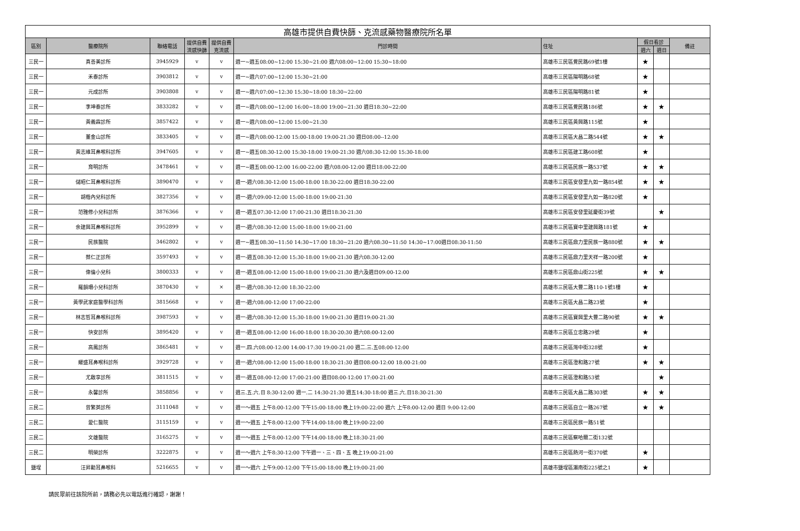| 高雄市提供自費快篩、克流感藥物醫療院所名單 | | | | | | | | | |
| --- | --- | --- | --- | --- | --- | --- | --- | --- | --- |
| 區別 | 醫療院所 | 聯絡電話 | 提供自費流感快篩 | 提供自費克流感 | 門診時間 | 住址 | 假日看診 | | 備註 |
| | | | | | | | 週六 | 週日 | |
| 三民一 | 真善美診所 | 3945929 | v | v | 週一~週五08:00~12:00 15:30~21:00 週六08:00~12:00 15:30~18:00 | 高雄市三民區覺民路69號1樓 | ★ | | |
| 三民一 | 禾泰診所 | 3903812 | v | v | 週一~週六07:00~12:00 15:30~21:00 | 高雄市三民區陽明路68號 | ★ | | |
| 三民一 | 元成診所 | 3903808 | v | v | 週一~週六07:00~12:30 15:30~18:00 18:30~22:00 | 高雄市三民區陽明路81號 | ★ | | |
| 三民一 | 李坤泰診所 | 3833282 | v | v | 週一~週六08:00~12:00 16:00~18:00 19:00~21:30 週日18:30~22:00 | 高雄市三民區覺民路186號 | ★ | ★ | |
| 三民一 | 黃義霖診所 | 3857422 | v | v | 週一~週六08:00~12:00 15:00~21:30 | 高雄市三民區黃興路115號 | ★ | | |
| 三民一 | 董金山診所 | 3833405 | v | v | 週一~週六08:00-12:00 15:00-18:00 19:00-21:30 週日08:00--12:00 | 高雄市三民區大昌二路544號 | ★ | ★ | |
| 三民一 | 黃志維耳鼻喉科診所 | 3947605 | v | v | 週一~週五08:30-12:00 15:30-18:00 19:00-21:30 週六08:30-12:00 15:30-18:00 | 高雄市三民區建工路608號 | ★ | | |
| 三民一 | 育明診所 | 3478461 | v | v | 週一~週五08:00-12:00 16:00-22:00 週六08:00-12:00 週日18:00-22:00 | 高雄市三民區民族一路537號 | ★ | ★ | |
| 三民一 | 儲昭仁耳鼻喉科診所 | 3890470 | v | v | 週一-週六08:30-12:00 15:00-18:00 18:30-22:00 週日18:30-22:00 | 高雄市三民區安發里九如一路854號 | ★ | ★ | |
| 三民一 | 胡楷內兒科診所 | 3827356 | v | v | 週一-週六09:00-12:00 15:00-18:00 19:00-21:30 | 高雄市三民區安發里九如一路820號 | ★ | | |
| 三民一 | 范雅修小兒科診所 | 3876366 | v | v | 週一-週五07:30-12:00 17:00-21:30 週日18:30-21:30 | 高雄市三民區安發里延慶街39號 | | ★ | |
| 三民一 | 余建興耳鼻喉科診所 | 3952899 | v | v | 週一-週六08:30-12:00 15:00-18:00 19:00-21:00 | 高雄市三民區寶中里建興路181號 | ★ | | |
| 三民一 | 民族醫院 | 3462802 | v | v | 週一~週五08:30~11:50 14:30~17:00 18:30~21:20 週六08:30~11:50 14:30~17:00週日08:30-11:50 | 高雄市三民區鼎力里民族一路880號 | ★ | ★ | |
| 三民一 | 蔡仁正診所 | 3597493 | v | v | 週一-週五08:30-12:00 15:30-18:00 19:00-21:30 週六08:30-12:00 | 高雄市三民區鼎力里天祥一路200號 | ★ | | |
| 三民一 | 偉倫小兒科 | 3800333 | v | v | 週一-週五08:00-12:00 15:00-18:00 19:00-21:30 週六及週日09:00-12:00 | 高雄市三民區鼎山街225號 | ★ | ★ | |
| 三民一 | 羅韻珊小兒科診所 | 3870430 | v | × | 週一-週六08:30-12:00 18:30-22:00 | 高雄市三民區大豐二路110-1號1樓 | ★ | | |
| 三民一 | 黃學武家庭醫學科診所 | 3815668 | v | v | 週一-週六08:00-12:00 17:00-22:00 | 高雄市三民區大昌二路23號 | ★ | | |
| 三民一 | 林志哲耳鼻喉科診所 | 3987593 | v | v | 週一-週六08:30-12:00 15:30-18:00 19:00-21:30 週日19:00-21:30 | 高雄市三民區寶興里大豐二路90號 | ★ | ★ | |
| 三民一 | 快安診所 | 3895420 | v | v | 週一-週五08:00-12:00 16:00-18:00 18:30-20:30 週六08:00-12:00 | 高雄市三民區立忠路29號 | ★ | | |
| 三民一 | 高鳳診所 | 3865481 | v | v | 週一.四.六08:00-12:00 14:00-17:30 19:00-21:00 週二.三.五08:00-12:00 | 高雄市三民區灣中街328號 | ★ | | |
| 三民一 | 耀盛耳鼻喉科診所 | 3929728 | v | v | 週一-週六08:00-12:00 15:00-18:00 18:30-21:30 週日08:00-12:00 18:00-21:00 | 高雄市三民區澄和路27號 | ★ | ★ | |
| 三民一 | 尤啟享診所 | 3811515 | v | v | 週一-週五08:00-12:00 17:00-21:00 週日08:00-12:00 17:00-21:00 | 高雄市三民區澄和路53號 | | ★ | |
| 三民一 | 永馨診所 | 3858856 | v | v | 週三.五.六.日 8:30-12:00 週一.二 14:30-21:30 週五14:30-18:00 週三.六.日18:30-21:30 | 高雄市三民區大昌二路303號 | ★ | ★ | |
| 三民二 | 曾繁英診所 | 3111048 | v | v | 週一～週五 上午8:00-12:00 下午15:00-18:00 晚上19:00-22:00 週六 上午8:00-12:00 週日 9:00-12:00 | 高雄市三民區自立一路267號 | ★ | ★ | |
| 三民二 | 愛仁醫院 | 3115159 | v | v | 週一～週五 上午8:00-12:00 下午14:00-18:00 晚上19:00-22:00 | 高雄市三民區民族一路51號 | | | |
| 三民二 | 文雄醫院 | 3165275 | v | v | 週一～週五 上午8:00-12:00 下午14:00-18:00 晚上18:30-21:00 | 高雄市三民區察哈爾二街132號 | | | |
| 三民二 | 明榮診所 | 3222875 | v | v | 週一～週六 上午8:30-12:00 下午週一、三、四、五 晚上19:00-21:00 | 高雄市三民區熱河一街370號 | ★ | | |
| 鹽埕 | 汪昇勳耳鼻喉科 | 5216655 | v | v | 週一～週六 上午9:00-12:00 下午15:00-18:00 晚上19:00-21:00 | 高雄市鹽埕區瀨南街225號之1 | ★ | | |
請民眾前往該院所前，請務必先以電話進行確認，謝謝！